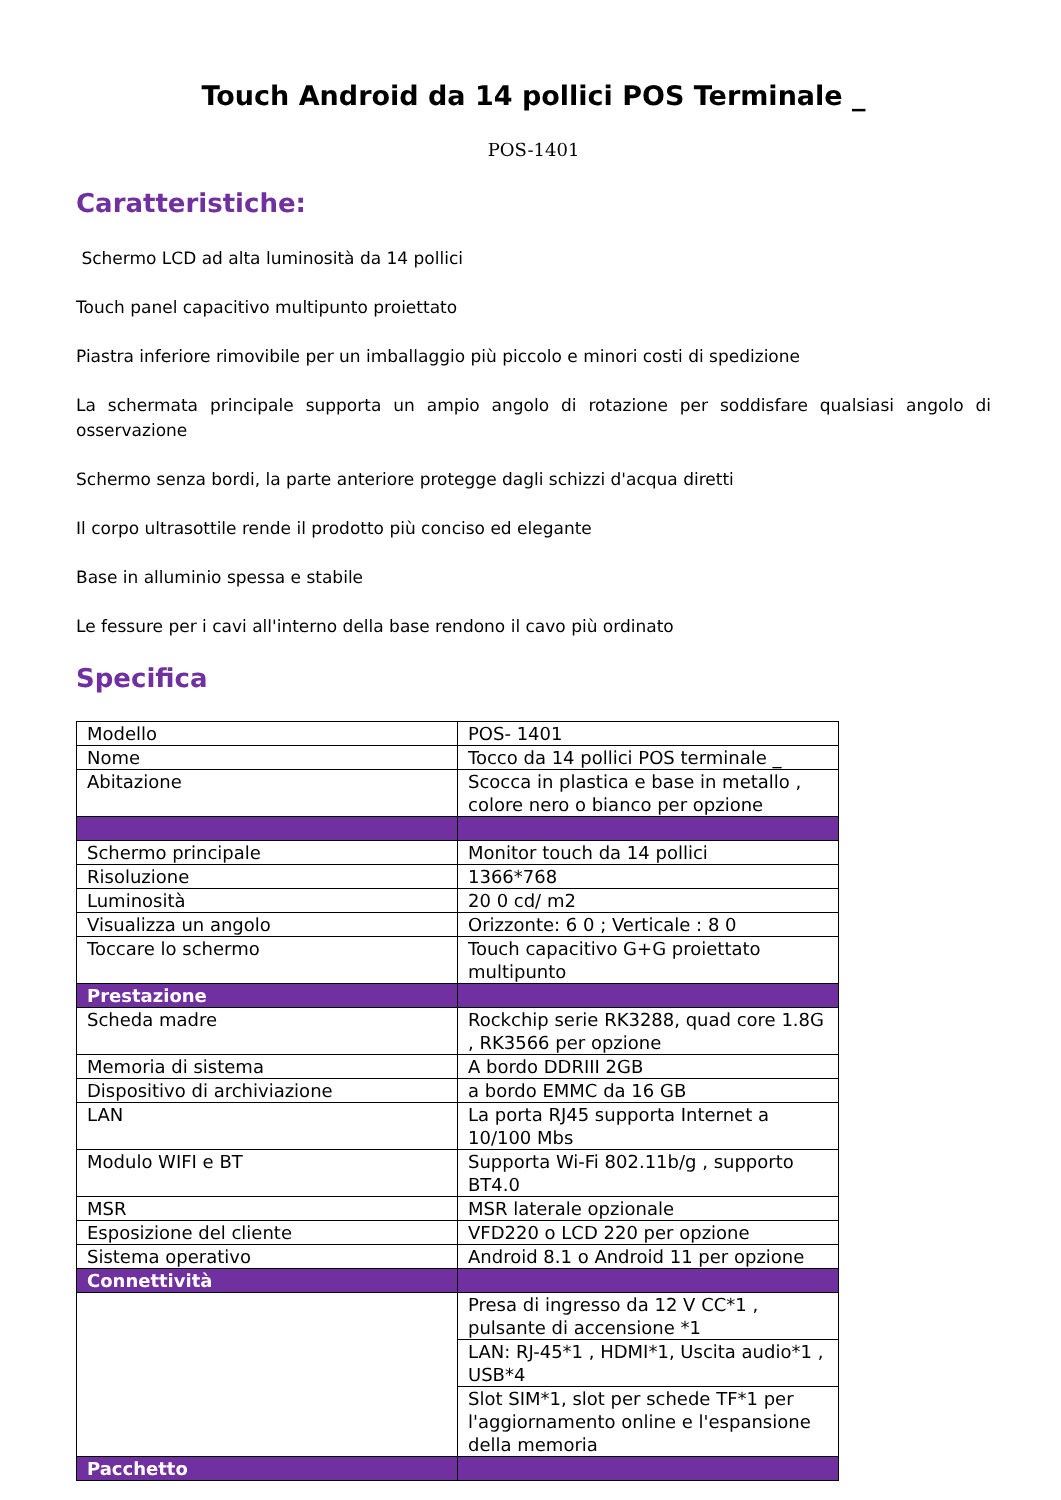Touch Android da 14 pollici POS Terminale _
POS-1401
Caratteristiche:
Schermo LCD ad alta luminosità da 14 pollici
Touch panel capacitivo multipunto proiettato
Piastra inferiore rimovibile per un imballaggio più piccolo e minori costi di spedizione
La schermata principale supporta un ampio angolo di rotazione per soddisfare qualsiasi angolo di osservazione
Schermo senza bordi, la parte anteriore protegge dagli schizzi d'acqua diretti
Il corpo ultrasottile rende il prodotto più conciso ed elegante
Base in alluminio spessa e stabile
Le fessure per i cavi all'interno della base rendono il cavo più ordinato
Specifica
| Modello | POS- 1401 |
| Nome | Tocco da 14 pollici POS terminale _ |
| Abitazione | Scocca in plastica e base in metallo , colore nero o bianco per opzione |
| Schermo principale | Monitor touch da 14 pollici |
| Risoluzione | 1366*768 |
| Luminosità | 20 0 cd/ m2 |
| Visualizza un angolo | Orizzonte: 6 0 ; Verticale : 8 0 |
| Toccare lo schermo | Touch capacitivo G+G proiettato multipunto |
| Prestazione | |
| Scheda madre | Rockchip serie RK3288, quad core 1.8G , RK3566 per opzione |
| Memoria di sistema | A bordo DDRIII 2GB |
| Dispositivo di archiviazione | a bordo EMMC da 16 GB |
| LAN | La porta RJ45 supporta Internet a 10/100 Mbs |
| Modulo WIFI e BT | Supporta Wi-Fi 802.11b/g , supporto BT4.0 |
| MSR | MSR laterale opzionale |
| Esposizione del cliente | VFD220 o LCD 220 per opzione |
| Sistema operativo | Android 8.1 o Android 11 per opzione |
| Connettività | |
| | Presa di ingresso da 12 V CC*1 , pulsante di accensione *1 |
| | LAN: RJ-45*1 , HDMI*1, Uscita audio*1 , USB*4 |
| | Slot SIM*1, slot per schede TF*1 per l'aggiornamento online e l'espansione della memoria |
| Pacchetto | |